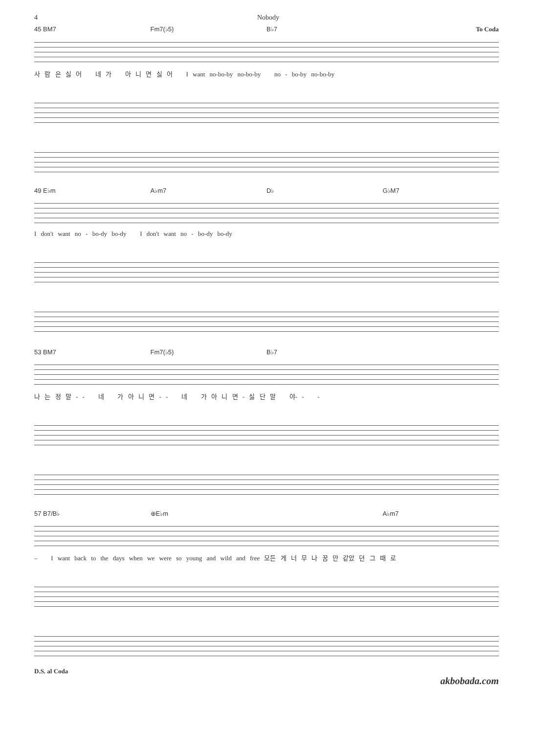4 Nobody
45 BM7 Fm7(♭5) B♭7 To Coda
사 람 은 싫 어 네 가 아 니 면 싫 어 I want no-bo-by no-bo-by no - bo-by no-bo-by
49 E♭m A♭m7 D♭ G♭M7
I don't want no - bo-dy bo-dy I don't want no - bo-dy bo-dy
53 BM7 Fm7(♭5) B♭7
나 는 정 말 - - 네 가 아 니 면 - - 네 가 아 니 면 - 싫 단 말 야- - -
57 B7/B♭ ⊕E♭m A♭m7
– I want back to the days when we were so young and wild and free 모든 게 너 무 나 꿈 만 같았 던 그 때 로
D.S. al Coda
akbobada.com